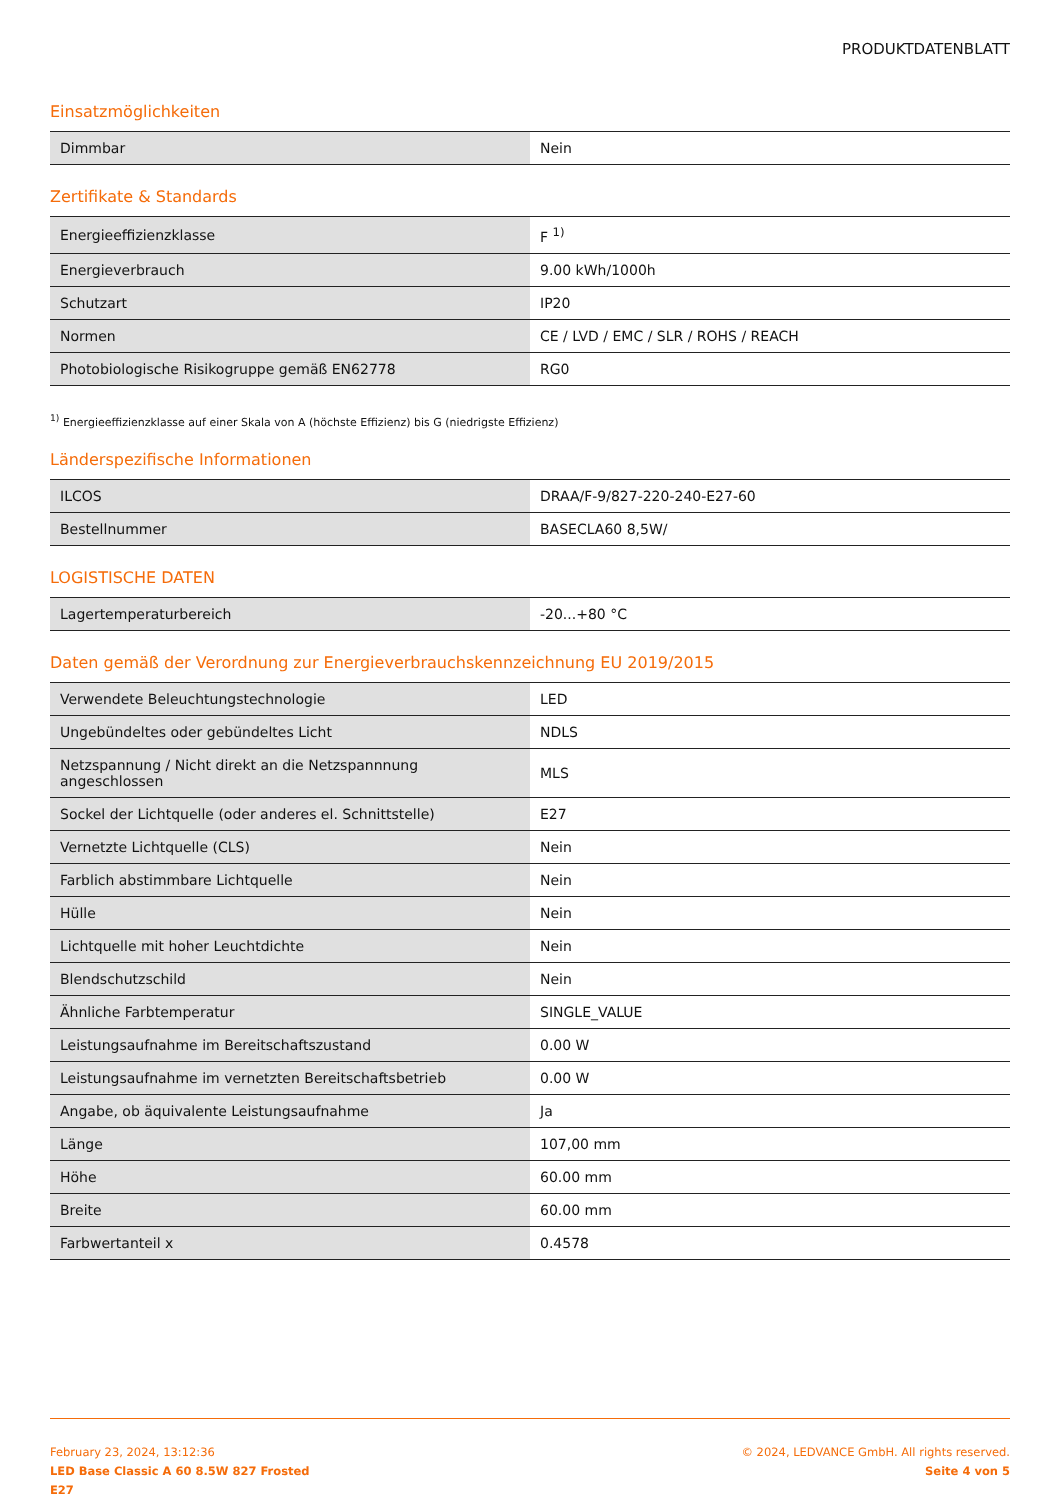PRODUKTDATENBLATT
Einsatzmöglichkeiten
| Dimmbar | Nein |
Zertifikate & Standards
| Energieeffizienzklasse | F <sup>1)</sup> |
| Energieverbrauch | 9.00 kWh/1000h |
| Schutzart | IP20 |
| Normen | CE / LVD / EMC / SLR / ROHS / REACH |
| Photobiologische Risikogruppe gemäß EN62778 | RG0 |
<sup>1)</sup> Energieeffizienzklasse auf einer Skala von A (höchste Effizienz) bis G (niedrigste Effizienz)
Länderspezifische Informationen
| ILCOS | DRAA/F-9/827-220-240-E27-60 |
| Bestellnummer | BASECLA60 8,5W/ |
LOGISTISCHE DATEN
| Lagertemperaturbereich | -20...+80 °C |
Daten gemäß der Verordnung zur Energieverbrauchskennzeichnung EU 2019/2015
| Verwendete Beleuchtungstechnologie | LED |
| Ungebündeltes oder gebündeltes Licht | NDLS |
| Netzspannung / Nicht direkt an die Netzspannnung angeschlossen | MLS |
| Sockel der Lichtquelle (oder anderes el. Schnittstelle) | E27 |
| Vernetzte Lichtquelle (CLS) | Nein |
| Farblich abstimmbare Lichtquelle | Nein |
| Hülle | Nein |
| Lichtquelle mit hoher Leuchtdichte | Nein |
| Blendschutzschild | Nein |
| Ähnliche Farbtemperatur | SINGLE_VALUE |
| Leistungsaufnahme im Bereitschaftszustand | 0.00 W |
| Leistungsaufnahme im vernetzten Bereitschaftsbetrieb | 0.00 W |
| Angabe, ob äquivalente Leistungsaufnahme | Ja |
| Länge | 107,00 mm |
| Höhe | 60.00 mm |
| Breite | 60.00 mm |
| Farbwertanteil x | 0.4578 |
February 23, 2024, 13:12:36
LED Base Classic A 60 8.5W 827 Frosted
E27
© 2024, LEDVANCE GmbH. All rights reserved.
Seite 4 von 5